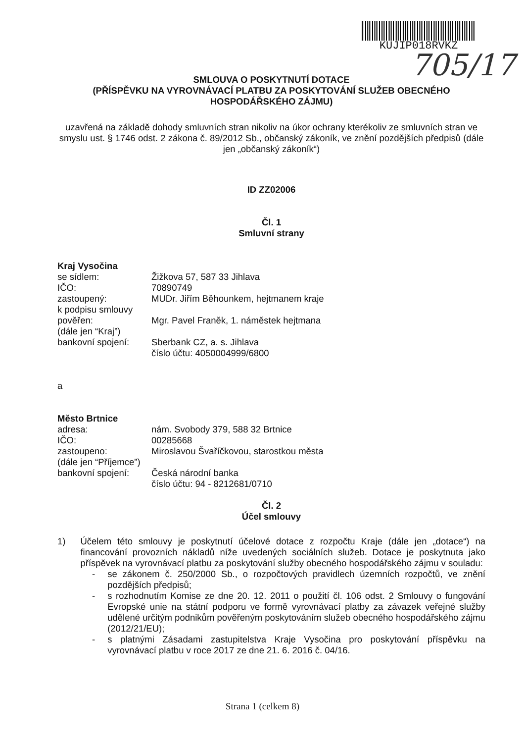KUJIP018RVKZ
705/17
SMLOUVA O POSKYTNUTÍ DOTACE
(PŘÍSPĚVKU NA VYROVNÁVACÍ PLATBU ZA POSKYTOVÁNÍ SLUŽEB OBECNÉHO HOSPODÁŘSKÉHO ZÁJMU)
uzavřená na základě dohody smluvních stran nikoliv na úkor ochrany kterékoliv ze smluvních stran ve smyslu ust. § 1746 odst. 2 zákona č. 89/2012 Sb., občanský zákoník, ve znění pozdějších předpisů (dále jen „občanský zákoník“)
ID ZZ02006
Čl. 1
Smluvní strany
Kraj Vysočina
| se sídlem: | Žižkova 57, 587 33 Jihlava |
| IČO: | 70890749 |
| zastoupený: | MUDr. Jiřím Běhounkem, hejtmanem kraje |
| k podpisu smlouvy pověřen: | Mgr. Pavel Franěk, 1. náměstek hejtmana |
| (dále jen “Kraj”) | |
| bankovní spojení: | Sberbank CZ, a. s. Jihlava číslo účtu: 4050004999/6800 |
a
Město Brtnice
| adresa: | nám. Svobody 379, 588 32 Brtnice |
| IČO: | 00285668 |
| zastoupeno: | Miroslavou Švaříčkovou, starostkou města |
| (dále jen “Příjemce”) | |
| bankovní spojení: | Česká národní banka číslo účtu: 94 - 8212681/0710 |
Čl. 2
Účel smlouvy
1) Účelem této smlouvy je poskytnutí účelové dotace z rozpočtu Kraje (dále jen „dotace“) na financování provozních nákladů níže uvedených sociálních služeb. Dotace je poskytnuta jako příspěvek na vyrovnávací platbu za poskytování služby obecného hospodářského zájmu v souladu:
- se zákonem č. 250/2000 Sb., o rozpočtových pravidlech územních rozpočtů, ve znění pozdějších předpisů;
- s rozhodnutím Komise ze dne 20. 12. 2011 o použití čl. 106 odst. 2 Smlouvy o fungování Evropské unie na státní podporu ve formě vyrovnávací platby za závazek veřejné služby udělené určitým podnikům pověřeným poskytováním služeb obecného hospodářského zájmu (2012/21/EU);
- s platnými Zásadami zastupitelstva Kraje Vysočina pro poskytování příspěvku na vyrovnávací platbu v roce 2017 ze dne 21. 6. 2016 č. 04/16.
Strana 1 (celkem 8)